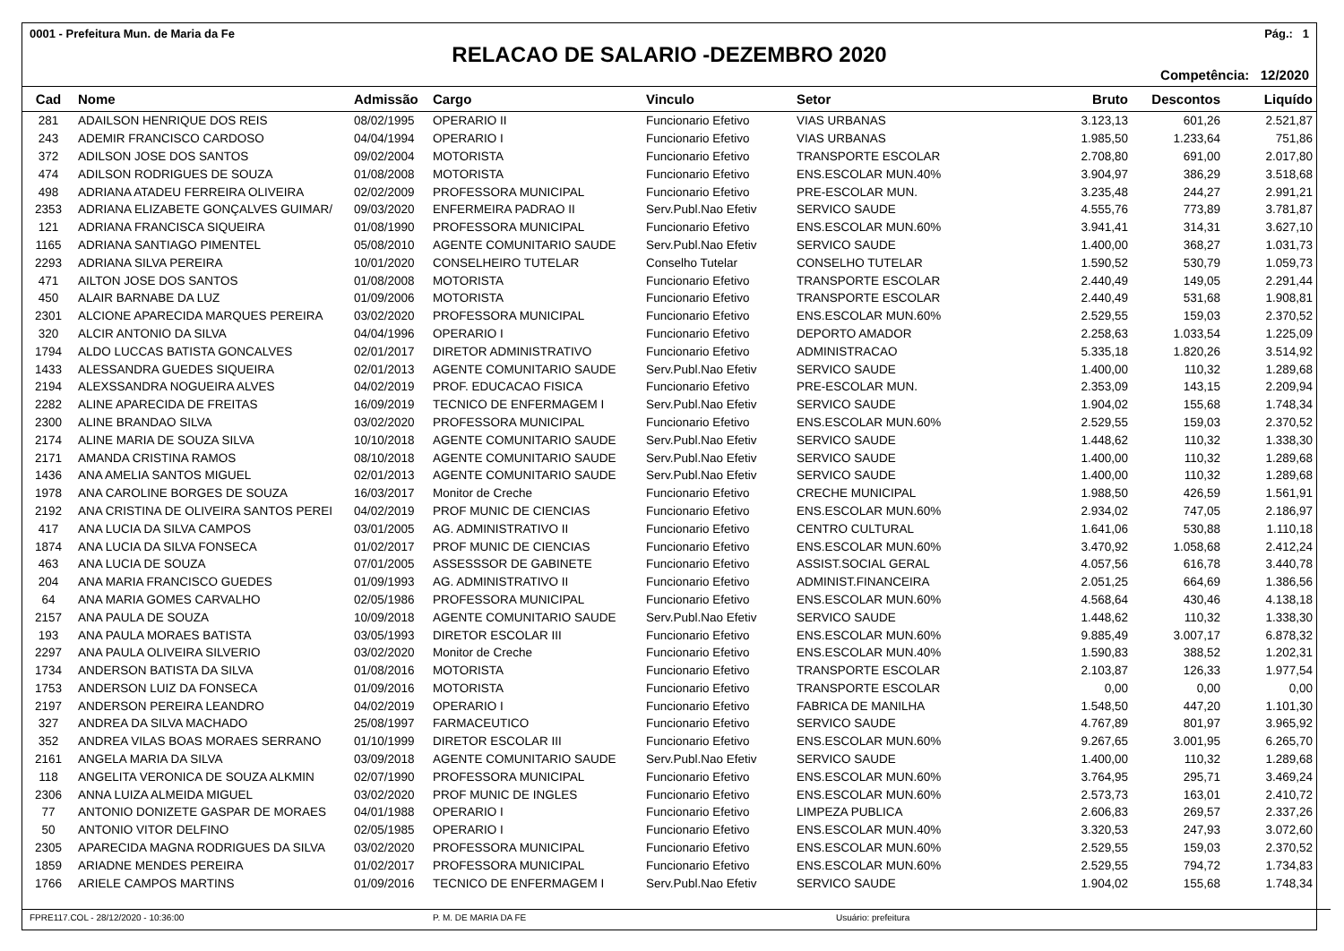0001 - Prefeitura Mun. de Maria da Fe Pág.: 1
RELACAO DE SALARIO -DEZEMBRO 2020
Competência: 12/2020
| Cad | Nome | Admissão | Cargo | Vinculo | Setor | Bruto | Descontos | Liquído |
| --- | --- | --- | --- | --- | --- | --- | --- | --- |
| 281 | ADAILSON HENRIQUE DOS REIS | 08/02/1995 | OPERARIO II | Funcionario Efetivo | VIAS URBANAS | 3.123,13 | 601,26 | 2.521,87 |
| 243 | ADEMIR FRANCISCO CARDOSO | 04/04/1994 | OPERARIO I | Funcionario Efetivo | VIAS URBANAS | 1.985,50 | 1.233,64 | 751,86 |
| 372 | ADILSON JOSE DOS SANTOS | 09/02/2004 | MOTORISTA | Funcionario Efetivo | TRANSPORTE ESCOLAR | 2.708,80 | 691,00 | 2.017,80 |
| 474 | ADILSON RODRIGUES DE SOUZA | 01/08/2008 | MOTORISTA | Funcionario Efetivo | ENS.ESCOLAR MUN.40% | 3.904,97 | 386,29 | 3.518,68 |
| 498 | ADRIANA ATADEU FERREIRA OLIVEIRA | 02/02/2009 | PROFESSORA MUNICIPAL | Funcionario Efetivo | PRE-ESCOLAR MUN. | 3.235,48 | 244,27 | 2.991,21 |
| 2353 | ADRIANA ELIZABETE GONÇALVES GUIMAR/ | 09/03/2020 | ENFERMEIRA PADRAO II | Serv.Publ.Nao Efetiv | SERVICO SAUDE | 4.555,76 | 773,89 | 3.781,87 |
| 121 | ADRIANA FRANCISCA SIQUEIRA | 01/08/1990 | PROFESSORA MUNICIPAL | Funcionario Efetivo | ENS.ESCOLAR MUN.60% | 3.941,41 | 314,31 | 3.627,10 |
| 1165 | ADRIANA SANTIAGO PIMENTEL | 05/08/2010 | AGENTE COMUNITARIO SAUDE | Serv.Publ.Nao Efetiv | SERVICO SAUDE | 1.400,00 | 368,27 | 1.031,73 |
| 2293 | ADRIANA SILVA PEREIRA | 10/01/2020 | CONSELHEIRO TUTELAR | Conselho Tutelar | CONSELHO TUTELAR | 1.590,52 | 530,79 | 1.059,73 |
| 471 | AILTON JOSE DOS SANTOS | 01/08/2008 | MOTORISTA | Funcionario Efetivo | TRANSPORTE ESCOLAR | 2.440,49 | 149,05 | 2.291,44 |
| 450 | ALAIR BARNABE DA LUZ | 01/09/2006 | MOTORISTA | Funcionario Efetivo | TRANSPORTE ESCOLAR | 2.440,49 | 531,68 | 1.908,81 |
| 2301 | ALCIONE APARECIDA MARQUES PEREIRA | 03/02/2020 | PROFESSORA MUNICIPAL | Funcionario Efetivo | ENS.ESCOLAR MUN.60% | 2.529,55 | 159,03 | 2.370,52 |
| 320 | ALCIR ANTONIO DA SILVA | 04/04/1996 | OPERARIO I | Funcionario Efetivo | DEPORTO AMADOR | 2.258,63 | 1.033,54 | 1.225,09 |
| 1794 | ALDO LUCCAS BATISTA GONCALVES | 02/01/2017 | DIRETOR ADMINISTRATIVO | Funcionario Efetivo | ADMINISTRACAO | 5.335,18 | 1.820,26 | 3.514,92 |
| 1433 | ALESSANDRA GUEDES SIQUEIRA | 02/01/2013 | AGENTE COMUNITARIO SAUDE | Serv.Publ.Nao Efetiv | SERVICO SAUDE | 1.400,00 | 110,32 | 1.289,68 |
| 2194 | ALEXSSANDRA NOGUEIRA ALVES | 04/02/2019 | PROF. EDUCACAO FISICA | Funcionario Efetivo | PRE-ESCOLAR MUN. | 2.353,09 | 143,15 | 2.209,94 |
| 2282 | ALINE APARECIDA DE FREITAS | 16/09/2019 | TECNICO DE ENFERMAGEM I | Serv.Publ.Nao Efetiv | SERVICO SAUDE | 1.904,02 | 155,68 | 1.748,34 |
| 2300 | ALINE BRANDAO SILVA | 03/02/2020 | PROFESSORA MUNICIPAL | Funcionario Efetivo | ENS.ESCOLAR MUN.60% | 2.529,55 | 159,03 | 2.370,52 |
| 2174 | ALINE MARIA DE SOUZA SILVA | 10/10/2018 | AGENTE COMUNITARIO SAUDE | Serv.Publ.Nao Efetiv | SERVICO SAUDE | 1.448,62 | 110,32 | 1.338,30 |
| 2171 | AMANDA CRISTINA RAMOS | 08/10/2018 | AGENTE COMUNITARIO SAUDE | Serv.Publ.Nao Efetiv | SERVICO SAUDE | 1.400,00 | 110,32 | 1.289,68 |
| 1436 | ANA AMELIA SANTOS MIGUEL | 02/01/2013 | AGENTE COMUNITARIO SAUDE | Serv.Publ.Nao Efetiv | SERVICO SAUDE | 1.400,00 | 110,32 | 1.289,68 |
| 1978 | ANA CAROLINE BORGES DE SOUZA | 16/03/2017 | Monitor de Creche | Funcionario Efetivo | CRECHE MUNICIPAL | 1.988,50 | 426,59 | 1.561,91 |
| 2192 | ANA CRISTINA DE OLIVEIRA SANTOS PEREI | 04/02/2019 | PROF MUNIC DE CIENCIAS | Funcionario Efetivo | ENS.ESCOLAR MUN.60% | 2.934,02 | 747,05 | 2.186,97 |
| 417 | ANA LUCIA DA SILVA CAMPOS | 03/01/2005 | AG. ADMINISTRATIVO II | Funcionario Efetivo | CENTRO CULTURAL | 1.641,06 | 530,88 | 1.110,18 |
| 1874 | ANA LUCIA DA SILVA FONSECA | 01/02/2017 | PROF MUNIC DE CIENCIAS | Funcionario Efetivo | ENS.ESCOLAR MUN.60% | 3.470,92 | 1.058,68 | 2.412,24 |
| 463 | ANA LUCIA DE SOUZA | 07/01/2005 | ASSESSSOR DE GABINETE | Funcionario Efetivo | ASSIST.SOCIAL GERAL | 4.057,56 | 616,78 | 3.440,78 |
| 204 | ANA MARIA FRANCISCO GUEDES | 01/09/1993 | AG. ADMINISTRATIVO II | Funcionario Efetivo | ADMINIST.FINANCEIRA | 2.051,25 | 664,69 | 1.386,56 |
| 64 | ANA MARIA GOMES CARVALHO | 02/05/1986 | PROFESSORA MUNICIPAL | Funcionario Efetivo | ENS.ESCOLAR MUN.60% | 4.568,64 | 430,46 | 4.138,18 |
| 2157 | ANA PAULA DE SOUZA | 10/09/2018 | AGENTE COMUNITARIO SAUDE | Serv.Publ.Nao Efetiv | SERVICO SAUDE | 1.448,62 | 110,32 | 1.338,30 |
| 193 | ANA PAULA MORAES BATISTA | 03/05/1993 | DIRETOR ESCOLAR III | Funcionario Efetivo | ENS.ESCOLAR MUN.60% | 9.885,49 | 3.007,17 | 6.878,32 |
| 2297 | ANA PAULA OLIVEIRA SILVERIO | 03/02/2020 | Monitor de Creche | Funcionario Efetivo | ENS.ESCOLAR MUN.40% | 1.590,83 | 388,52 | 1.202,31 |
| 1734 | ANDERSON BATISTA DA SILVA | 01/08/2016 | MOTORISTA | Funcionario Efetivo | TRANSPORTE ESCOLAR | 2.103,87 | 126,33 | 1.977,54 |
| 1753 | ANDERSON LUIZ DA FONSECA | 01/09/2016 | MOTORISTA | Funcionario Efetivo | TRANSPORTE ESCOLAR | 0,00 | 0,00 | 0,00 |
| 2197 | ANDERSON PEREIRA LEANDRO | 04/02/2019 | OPERARIO I | Funcionario Efetivo | FABRICA DE MANILHA | 1.548,50 | 447,20 | 1.101,30 |
| 327 | ANDREA DA SILVA MACHADO | 25/08/1997 | FARMACEUTICO | Funcionario Efetivo | SERVICO SAUDE | 4.767,89 | 801,97 | 3.965,92 |
| 352 | ANDREA VILAS BOAS MORAES SERRANO | 01/10/1999 | DIRETOR ESCOLAR III | Funcionario Efetivo | ENS.ESCOLAR MUN.60% | 9.267,65 | 3.001,95 | 6.265,70 |
| 2161 | ANGELA MARIA DA SILVA | 03/09/2018 | AGENTE COMUNITARIO SAUDE | Serv.Publ.Nao Efetiv | SERVICO SAUDE | 1.400,00 | 110,32 | 1.289,68 |
| 118 | ANGELITA VERONICA DE SOUZA ALKMIN | 02/07/1990 | PROFESSORA MUNICIPAL | Funcionario Efetivo | ENS.ESCOLAR MUN.60% | 3.764,95 | 295,71 | 3.469,24 |
| 2306 | ANNA LUIZA ALMEIDA MIGUEL | 03/02/2020 | PROF MUNIC DE INGLES | Funcionario Efetivo | ENS.ESCOLAR MUN.60% | 2.573,73 | 163,01 | 2.410,72 |
| 77 | ANTONIO DONIZETE GASPAR DE MORAES | 04/01/1988 | OPERARIO I | Funcionario Efetivo | LIMPEZA PUBLICA | 2.606,83 | 269,57 | 2.337,26 |
| 50 | ANTONIO VITOR DELFINO | 02/05/1985 | OPERARIO I | Funcionario Efetivo | ENS.ESCOLAR MUN.40% | 3.320,53 | 247,93 | 3.072,60 |
| 2305 | APARECIDA MAGNA RODRIGUES DA SILVA | 03/02/2020 | PROFESSORA MUNICIPAL | Funcionario Efetivo | ENS.ESCOLAR MUN.60% | 2.529,55 | 159,03 | 2.370,52 |
| 1859 | ARIADNE MENDES PEREIRA | 01/02/2017 | PROFESSORA MUNICIPAL | Funcionario Efetivo | ENS.ESCOLAR MUN.60% | 2.529,55 | 794,72 | 1.734,83 |
| 1766 | ARIELE CAMPOS MARTINS | 01/09/2016 | TECNICO DE ENFERMAGEM I | Serv.Publ.Nao Efetiv | SERVICO SAUDE | 1.904,02 | 155,68 | 1.748,34 |
FPRE117.COL - 28/12/2020 - 10:36:00 P. M. DE MARIA DA FE Usuário: prefeitura